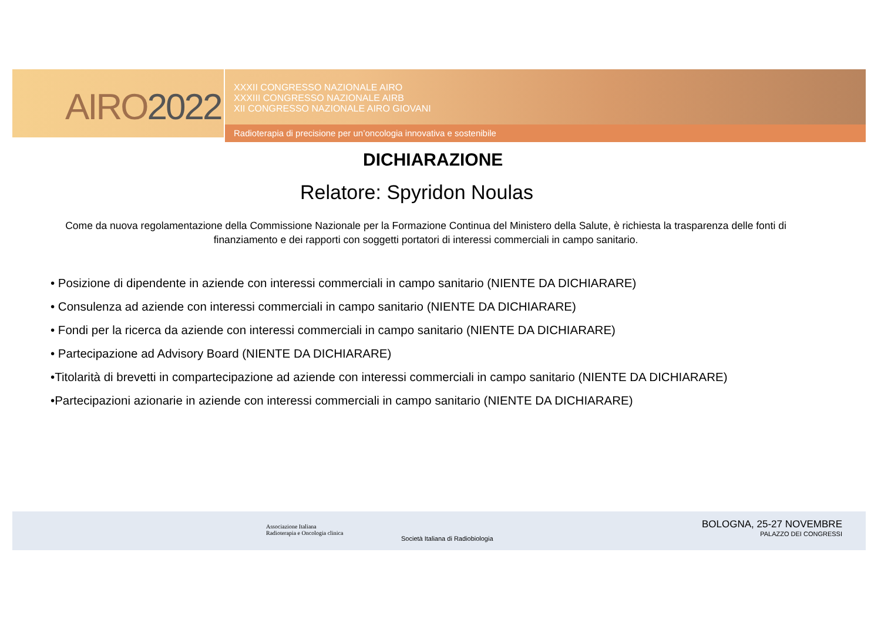AIRO2022
XXXII CONGRESSO NAZIONALE AIRO
XXXIII CONGRESSO NAZIONALE AIRB
XII CONGRESSO NAZIONALE AIRO GIOVANI
Radioterapia di precisione per un’oncologia innovativa e sostenibile
DICHIARAZIONE
Relatore: Spyridon Noulas
Come da nuova regolamentazione della Commissione Nazionale per la Formazione Continua del Ministero della Salute, è richiesta la trasparenza delle fonti di finanziamento e dei rapporti con soggetti portatori di interessi commerciali in campo sanitario.
• Posizione di dipendente in aziende con interessi commerciali in campo sanitario (NIENTE DA DICHIARARE)
• Consulenza ad aziende con interessi commerciali in campo sanitario (NIENTE DA DICHIARARE)
• Fondi per la ricerca da aziende con interessi commerciali in campo sanitario (NIENTE DA DICHIARARE)
• Partecipazione ad Advisory Board (NIENTE DA DICHIARARE)
•Titolarità di brevetti in compartecipazione ad aziende con interessi commerciali in campo sanitario (NIENTE DA DICHIARARE)
•Partecipazioni azionarie in aziende con interessi commerciali in campo sanitario (NIENTE DA DICHIARARE)
Associazione Italiana
Radioterapia e Oncologia clinica
Società Italiana di Radiobiologia
BOLOGNA, 25-27 NOVEMBRE
PALAZZO DEI CONGRESSI